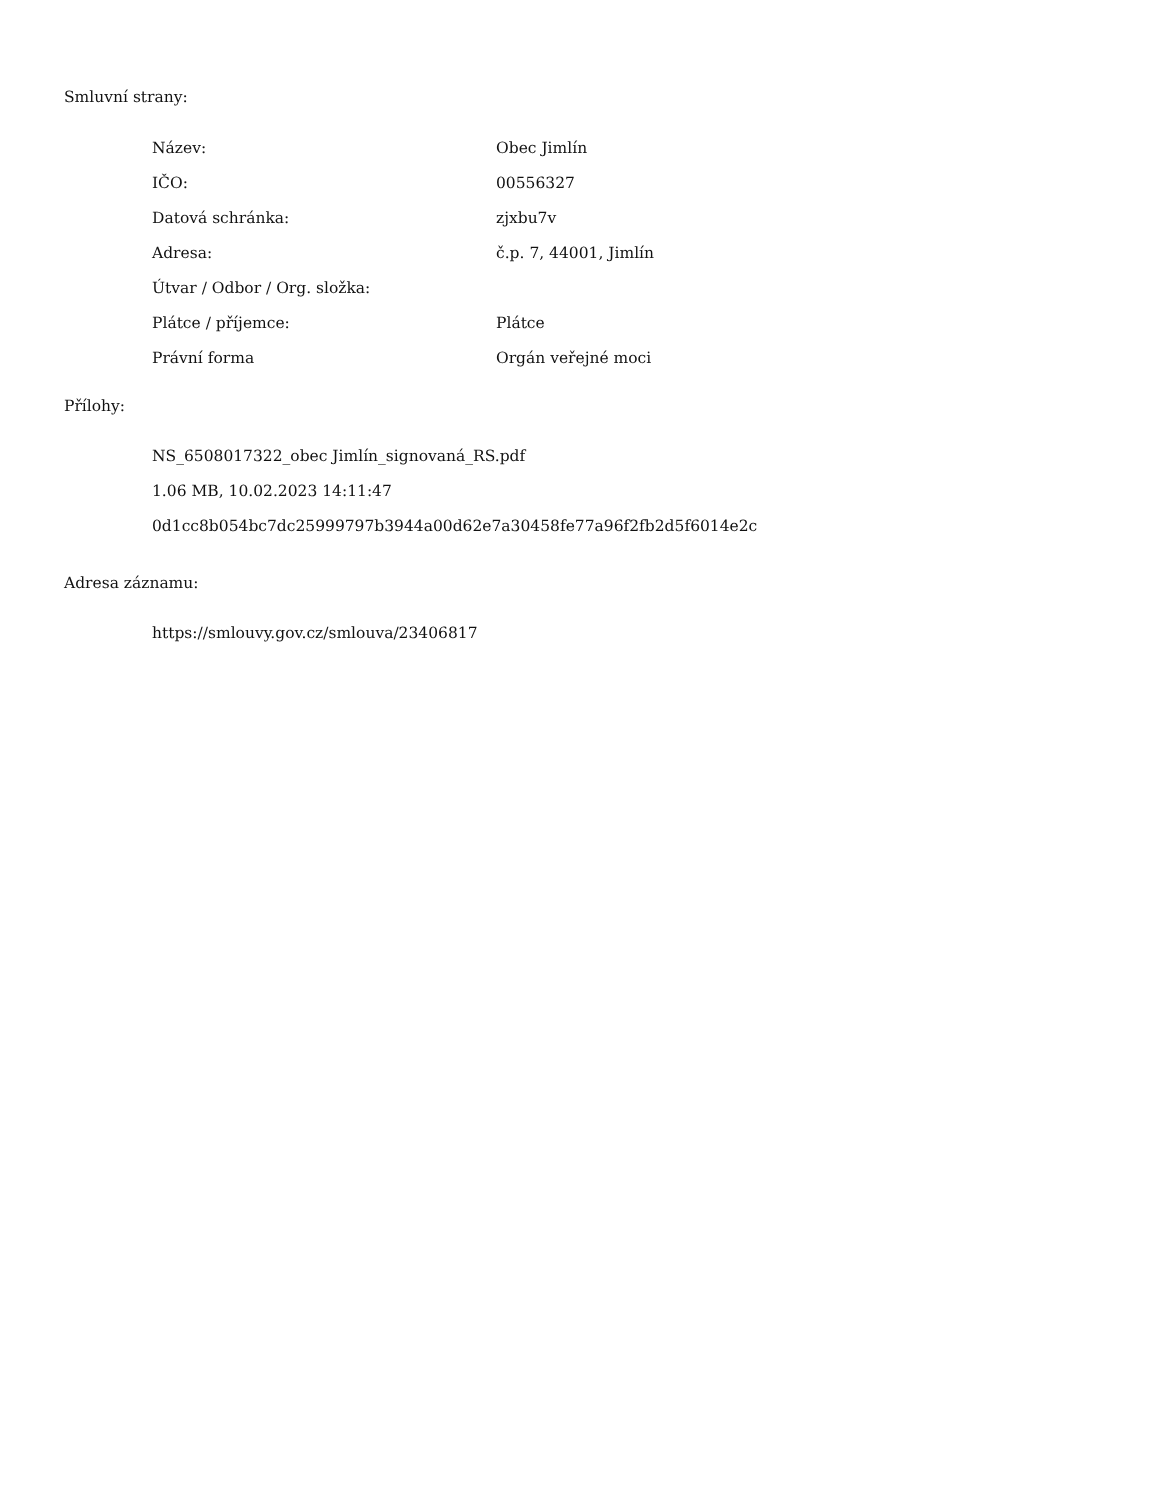Smluvní strany:
| Název: | Obec Jimlín |
| IČO: | 00556327 |
| Datová schránka: | zjxbu7v |
| Adresa: | č.p. 7, 44001, Jimlín |
| Útvar / Odbor / Org. složka: | |
| Plátce / příjemce: | Plátce |
| Právní forma | Orgán veřejné moci |
Přílohy:
NS_6508017322_obec Jimlín_signovaná_RS.pdf
1.06 MB, 10.02.2023 14:11:47
0d1cc8b054bc7dc25999797b3944a00d62e7a30458fe77a96f2fb2d5f6014e2c
Adresa záznamu:
https://smlouvy.gov.cz/smlouva/23406817